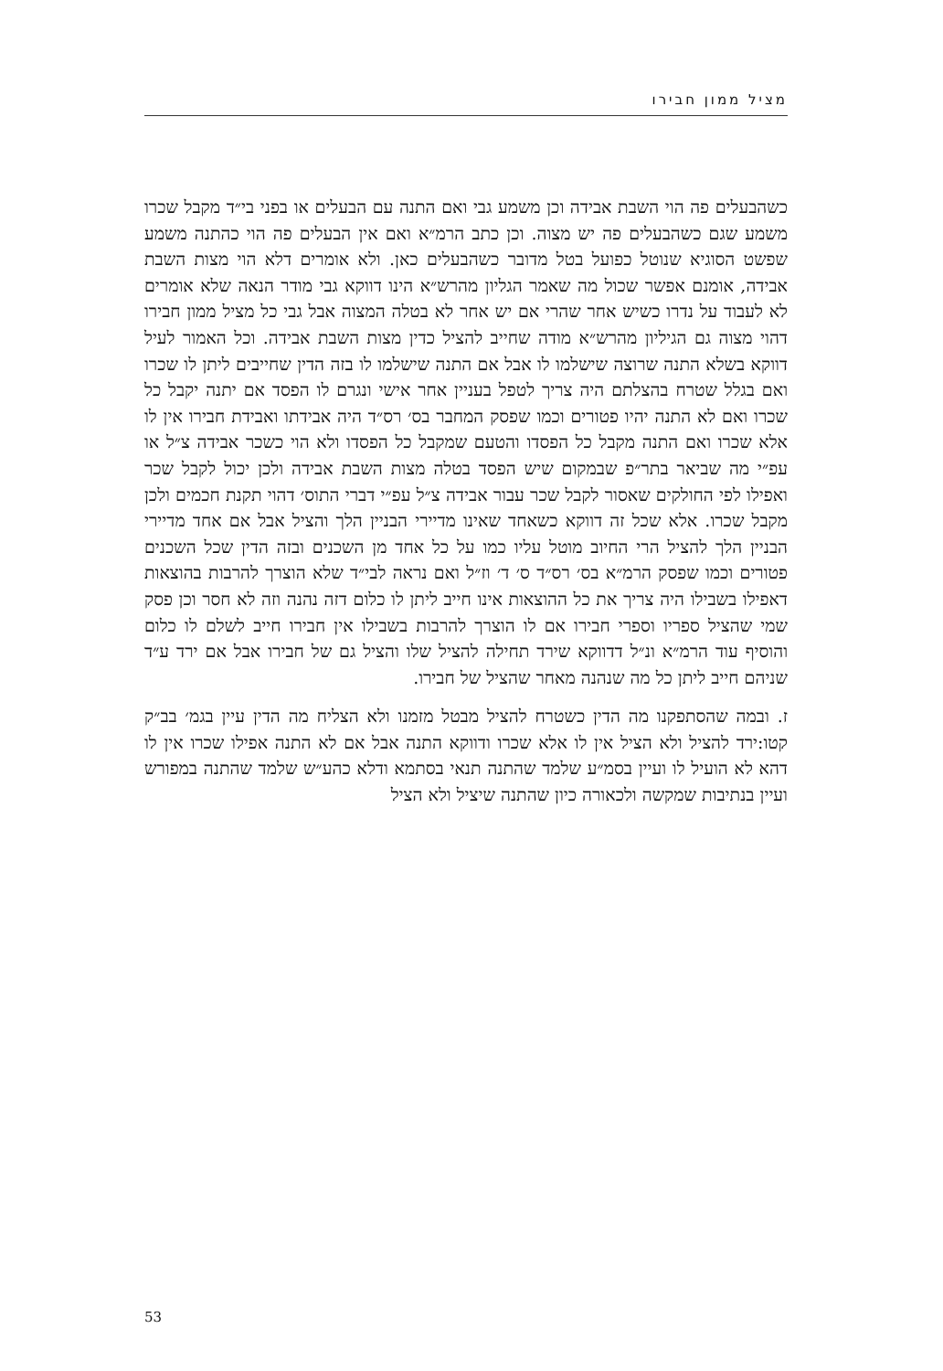מציל ממון חבירו
כשהבעלים פה הוי השבת אבידה וכן משמע גבי ואם התנה עם הבעלים או בפני בי״ד מקבל שכרו משמע שגם כשהבעלים פה יש מצוה. וכן כתב הרמ״א ואם אין הבעלים פה הוי כהתנה משמע שפשט הסוגיא שנוטל כפועל בטל מדובר כשהבעלים כאן. ולא אומרים דלא הוי מצות השבת אבידה, אומנם אפשר שכול מה שאמר הגליון מהרש״א הינו דווקא גבי מודר הנאה שלא אומרים לא לעבוד על נדרו כשיש אחר שהרי אם יש אחר לא בטלה המצוה אבל גבי כל מציל ממון חבירו דהוי מצוה גם הגיליון מהרש״א מודה שחייב להציל כדין מצות השבת אבידה. וכל האמור לעיל דווקא בשלא התנה שרוצה שישלמו לו אבל אם התנה שישלמו לו בזה הדין שחייבים ליתן לו שכרו ואם בגלל שטרח בהצלתם היה צריך לטפל בעניין אחר אישי ונגרם לו הפסד אם יתנה יקבל כל שכרו ואם לא התנה יהיו פטורים וכמו שפסק המחבר בס׳ רס״ד היה אבידתו ואבידת חבירו אין לו אלא שכרו ואם התנה מקבל כל הפסדו והטעם שמקבל כל הפסדו ולא הוי כשכר אבידה צ״ל או עפ״י מה שביאר בתר״פ שבמקום שיש הפסד בטלה מצות השבת אבידה ולכן יכול לקבל שכר ואפילו לפי החולקים שאסור לקבל שכר עבור אבידה צ״ל עפ״י דברי התוס׳ דהוי תקנת חכמים ולכן מקבל שכרו. אלא שכל זה דווקא כשאחד שאינו מדיירי הבניין הלך והציל אבל אם אחד מדיירי הבניין הלך להציל הרי החיוב מוטל עליו כמו על כל אחד מן השכנים ובזה הדין שכל השכנים פטורים וכמו שפסק הרמ״א בס׳ רס״ד ס׳ ד׳ וז״ל ואם נראה לבי״ד שלא הוצרך להרבות בהוצאות דאפילו בשבילו היה צריך את כל ההוצאות אינו חייב ליתן לו כלום דזה נהנה וזה לא חסר וכן פסק שמי שהציל ספריו וספרי חבירו אם לו הוצרך להרבות בשבילו אין חבירו חייב לשלם לו כלום והוסיף עוד הרמ״א ונ״ל דדווקא שירד תחילה להציל שלו והציל גם של חבירו אבל אם ירד ע״ד שניהם חייב ליתן כל מה שנהנה מאחר שהציל של חבירו.
ז. ובמה שהסתפקנו מה הדין כשטרח להציל מבטל מזמנו ולא הצליח מה הדין עיין בגמ׳ בב״ק קטו:ירד להציל ולא הציל אין לו אלא שכרו ודווקא התנה אבל אם לא התנה אפילו שכרו אין לו דהא לא הועיל לו ועיין בסמ״ע שלמד שהתנה תנאי בסתמא ודלא כהע״ש שלמד שהתנה במפורש ועיין בנתיבות שמקשה ולכאורה כיון שהתנה שיציל ולא הציל
53